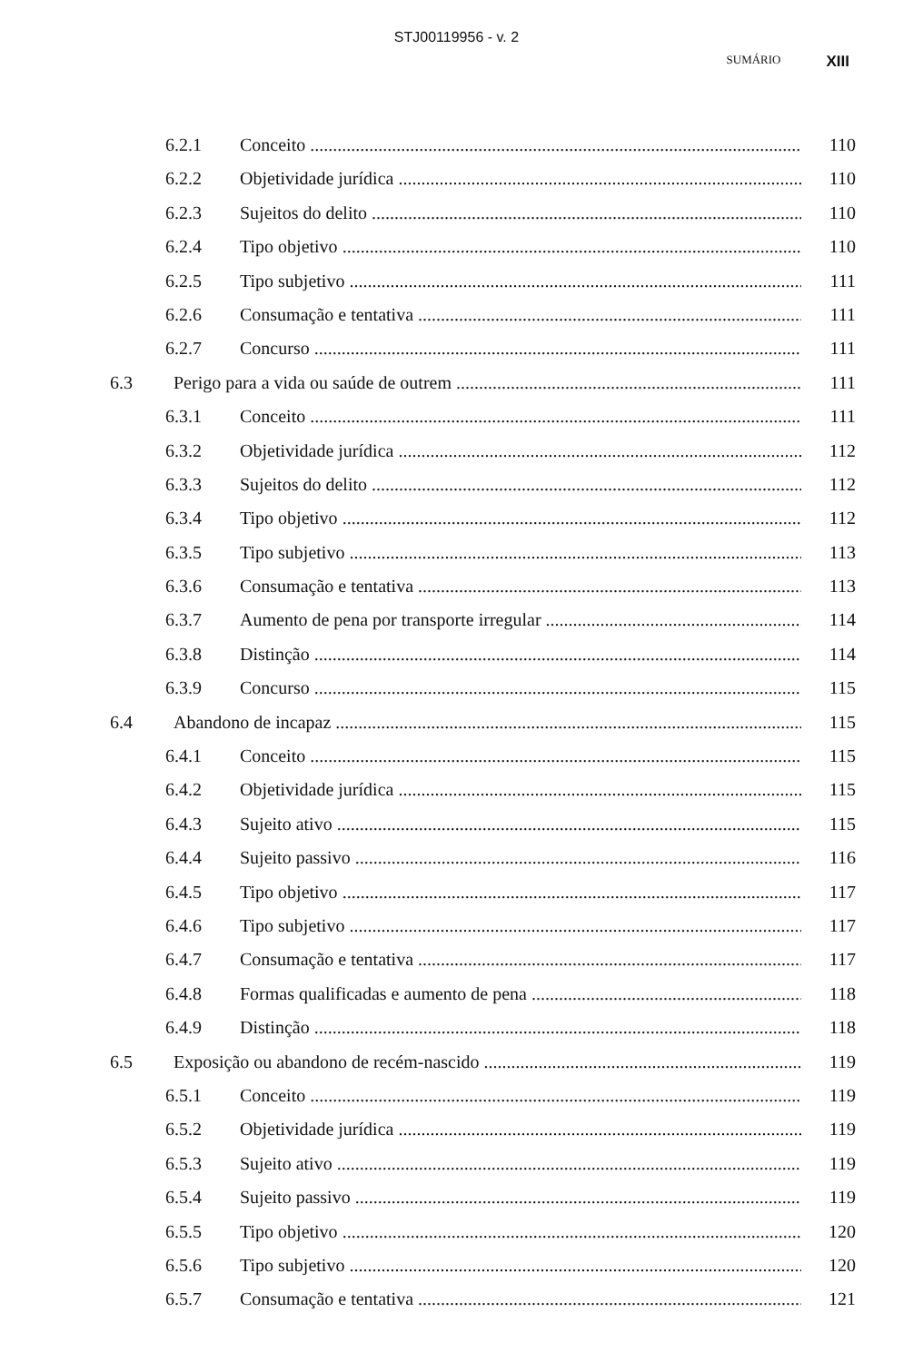STJ00119956 - v. 2
SUMÁRIO XIII
6.2.1 Conceito 110
6.2.2 Objetividade jurídica 110
6.2.3 Sujeitos do delito 110
6.2.4 Tipo objetivo 110
6.2.5 Tipo subjetivo 111
6.2.6 Consumação e tentativa 111
6.2.7 Concurso 111
6.3 Perigo para a vida ou saúde de outrem 111
6.3.1 Conceito 111
6.3.2 Objetividade jurídica 112
6.3.3 Sujeitos do delito 112
6.3.4 Tipo objetivo 112
6.3.5 Tipo subjetivo 113
6.3.6 Consumação e tentativa 113
6.3.7 Aumento de pena por transporte irregular 114
6.3.8 Distinção 114
6.3.9 Concurso 115
6.4 Abandono de incapaz 115
6.4.1 Conceito 115
6.4.2 Objetividade jurídica 115
6.4.3 Sujeito ativo 115
6.4.4 Sujeito passivo 116
6.4.5 Tipo objetivo 117
6.4.6 Tipo subjetivo 117
6.4.7 Consumação e tentativa 117
6.4.8 Formas qualificadas e aumento de pena 118
6.4.9 Distinção 118
6.5 Exposição ou abandono de recém-nascido 119
6.5.1 Conceito 119
6.5.2 Objetividade jurídica 119
6.5.3 Sujeito ativo 119
6.5.4 Sujeito passivo 119
6.5.5 Tipo objetivo 120
6.5.6 Tipo subjetivo 120
6.5.7 Consumação e tentativa 121